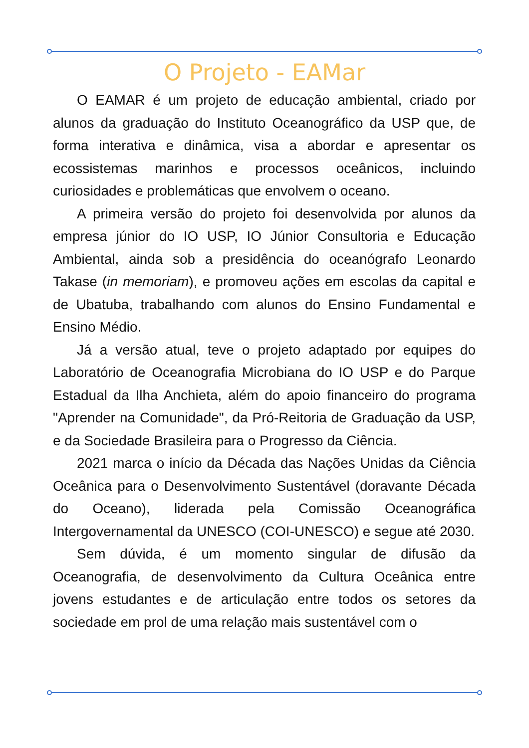O Projeto - EAMar
O EAMAR é um projeto de educação ambiental, criado por alunos da graduação do Instituto Oceanográfico da USP que, de forma interativa e dinâmica, visa a abordar e apresentar os ecossistemas marinhos e processos oceânicos, incluindo curiosidades e problemáticas que envolvem o oceano.
A primeira versão do projeto foi desenvolvida por alunos da empresa júnior do IO USP, IO Júnior Consultoria e Educação Ambiental, ainda sob a presidência do oceanógrafo Leonardo Takase (in memoriam), e promoveu ações em escolas da capital e de Ubatuba, trabalhando com alunos do Ensino Fundamental e Ensino Médio.
Já a versão atual, teve o projeto adaptado por equipes do Laboratório de Oceanografia Microbiana do IO USP e do Parque Estadual da Ilha Anchieta, além do apoio financeiro do programa "Aprender na Comunidade", da Pró-Reitoria de Graduação da USP, e da Sociedade Brasileira para o Progresso da Ciência.
2021 marca o início da Década das Nações Unidas da Ciência Oceânica para o Desenvolvimento Sustentável (doravante Década do Oceano), liderada pela Comissão Oceanográfica Intergovernamental da UNESCO (COI-UNESCO) e segue até 2030.
Sem dúvida, é um momento singular de difusão da Oceanografia, de desenvolvimento da Cultura Oceânica entre jovens estudantes e de articulação entre todos os setores da sociedade em prol de uma relação mais sustentável com o